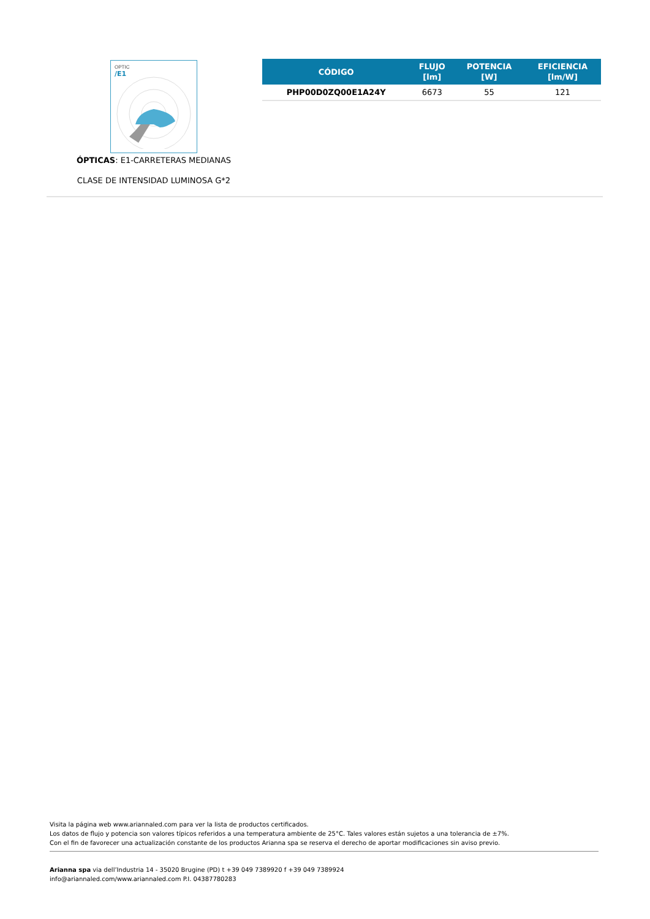OPTIC
/E1
ÓPTICAS: E1-CARRETERAS MEDIANAS
CLASE DE INTENSIDAD LUMINOSA G*2
| CÓDIGO | FLUJO [lm] | POTENCIA [W] | EFICIENCIA [lm/W] |
| --- | --- | --- | --- |
| PHP00D0ZQ00E1A24Y | 6673 | 55 | 121 |
Visita la página web www.ariannaled.com para ver la lista de productos certificados.
Los datos de flujo y potencia son valores típicos referidos a una temperatura ambiente de 25°C. Tales valores están sujetos a una tolerancia de ±7%.
Con el fin de favorecer una actualización constante de los productos Arianna spa se reserva el derecho de aportar modificaciones sin aviso previo.
Arianna spa via dell’Industria 14 - 35020 Brugine (PD) t +39 049 7389920 f +39 049 7389924
info@ariannaled.com/www.ariannaled.com P.I. 04387780283